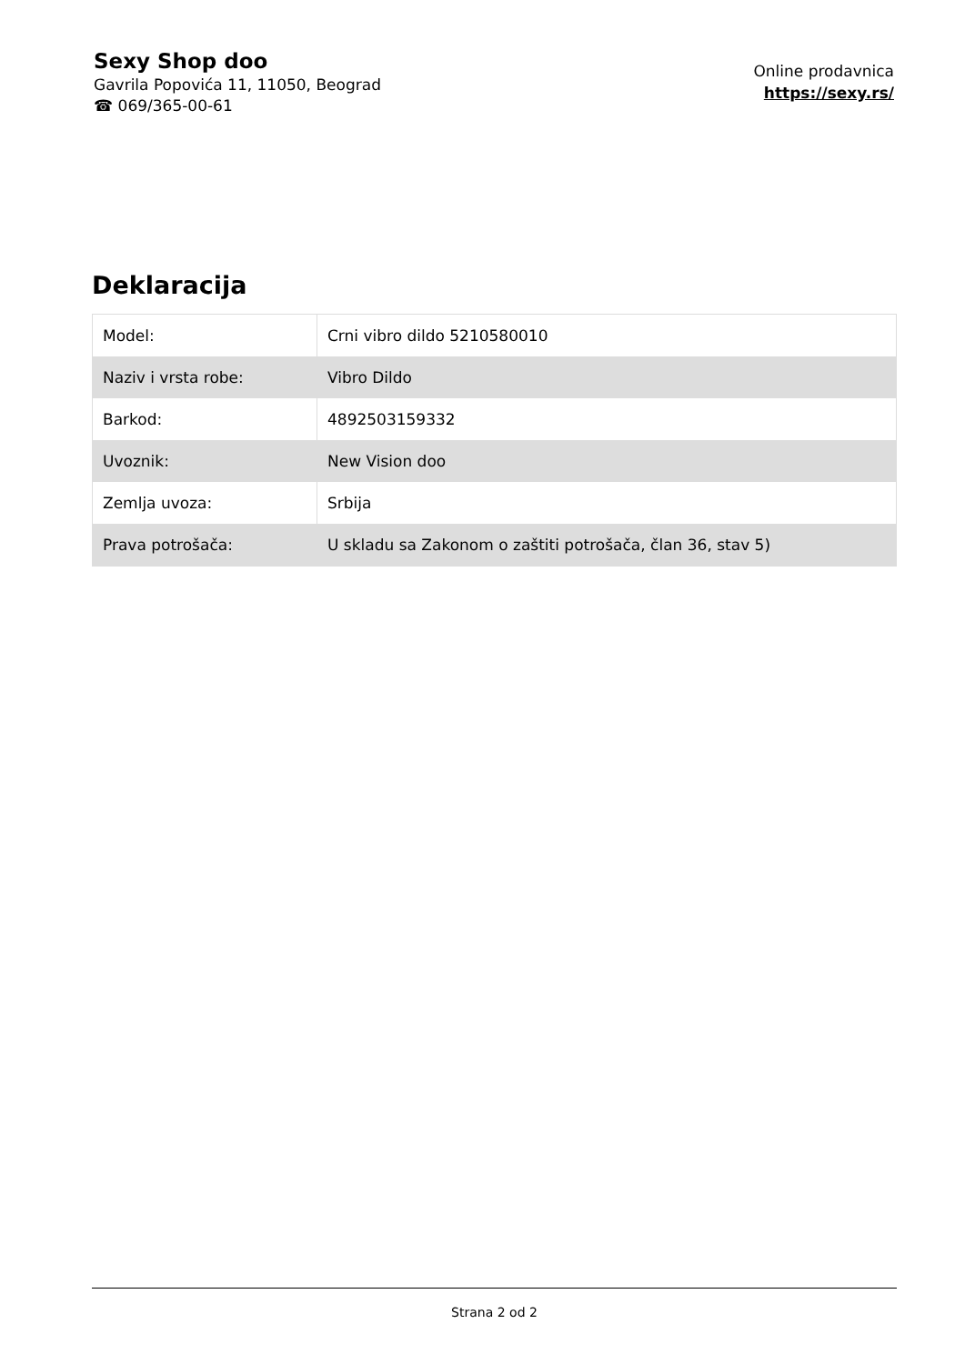Sexy Shop doo
Gavrila Popovića 11, 11050, Beograd
☎ 069/365-00-61
Online prodavnica
https://sexy.rs/
Deklaracija
| Model: | Crni vibro dildo 5210580010 |
| Naziv i vrsta robe: | Vibro Dildo |
| Barkod: | 4892503159332 |
| Uvoznik: | New Vision doo |
| Zemlja uvoza: | Srbija |
| Prava potrošača: | U skladu sa Zakonom o zaštiti potrošača, član 36, stav 5) |
Strana 2 od 2